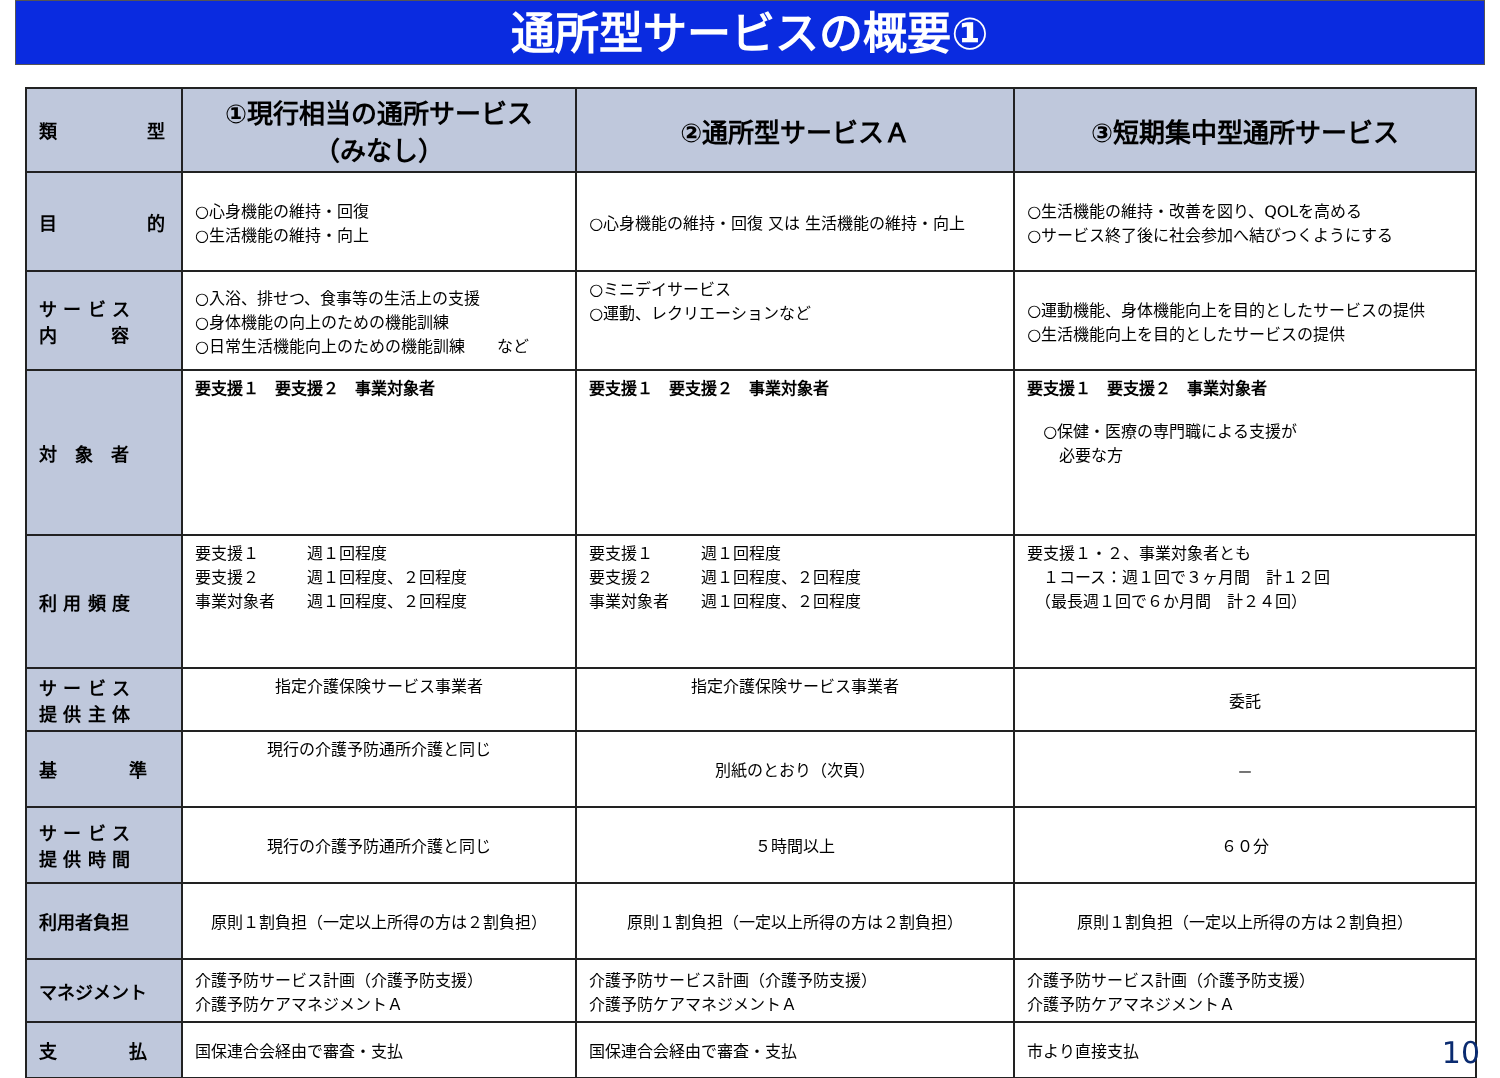通所型サービスの概要①
| 類 型 | ①現行相当の通所サービス （みなし） | ②通所型サービスＡ | ③短期集中型通所サービス |
| 目 的 | ○心身機能の維持・回復 ○生活機能の維持・向上 | ○心身機能の維持・回復 又は 生活機能の維持・向上 | ○生活機能の維持・改善を図り、QOLを高める ○サービス終了後に社会参加へ結びつくようにする |
| サ ー ビ ス 内 容 | ○入浴、排せつ、食事等の生活上の支援 ○身体機能の向上のための機能訓練 ○日常生活機能向上のための機能訓練 など | ○ミニデイサービス ○運動、レクリエーションなど | ○運動機能、身体機能向上を目的としたサービスの提供 ○生活機能向上を目的としたサービスの提供 |
| 対 象 者 | 要支援１ 要支援２ 事業対象者 | 要支援１ 要支援２ 事業対象者 | 要支援１ 要支援２ 事業対象者 ○保健・医療の専門職による支援が 必要な方 |
| 利 用 頻 度 | 要支援１ 週１回程度 要支援２ 週１回程度、２回程度 事業対象者 週１回程度、２回程度 | 要支援１ 週１回程度 要支援２ 週１回程度、２回程度 事業対象者 週１回程度、２回程度 | 要支援１・２、事業対象者とも １コース：週１回で３ヶ月間 計１２回 （最長週１回で６か月間 計２４回） |
| サ ー ビ ス 提 供 主 体 | 指定介護保険サービス事業者 | 指定介護保険サービス事業者 | 委託 |
| 基 準 | 現行の介護予防通所介護と同じ | 別紙のとおり（次頁） | － |
| サ ー ビ ス 提 供 時 間 | 現行の介護予防通所介護と同じ | ５時間以上 | ６０分 |
| 利用者負担 | 原則１割負担（一定以上所得の方は２割負担） | 原則１割負担（一定以上所得の方は２割負担） | 原則１割負担（一定以上所得の方は２割負担） |
| マネジメント | 介護予防サービス計画（介護予防支援） 介護予防ケアマネジメントＡ | 介護予防サービス計画（介護予防支援） 介護予防ケアマネジメントＡ | 介護予防サービス計画（介護予防支援） 介護予防ケアマネジメントＡ |
| 支 払 | 国保連合会経由で審査・支払 | 国保連合会経由で審査・支払 | 市より直接支払 |
10